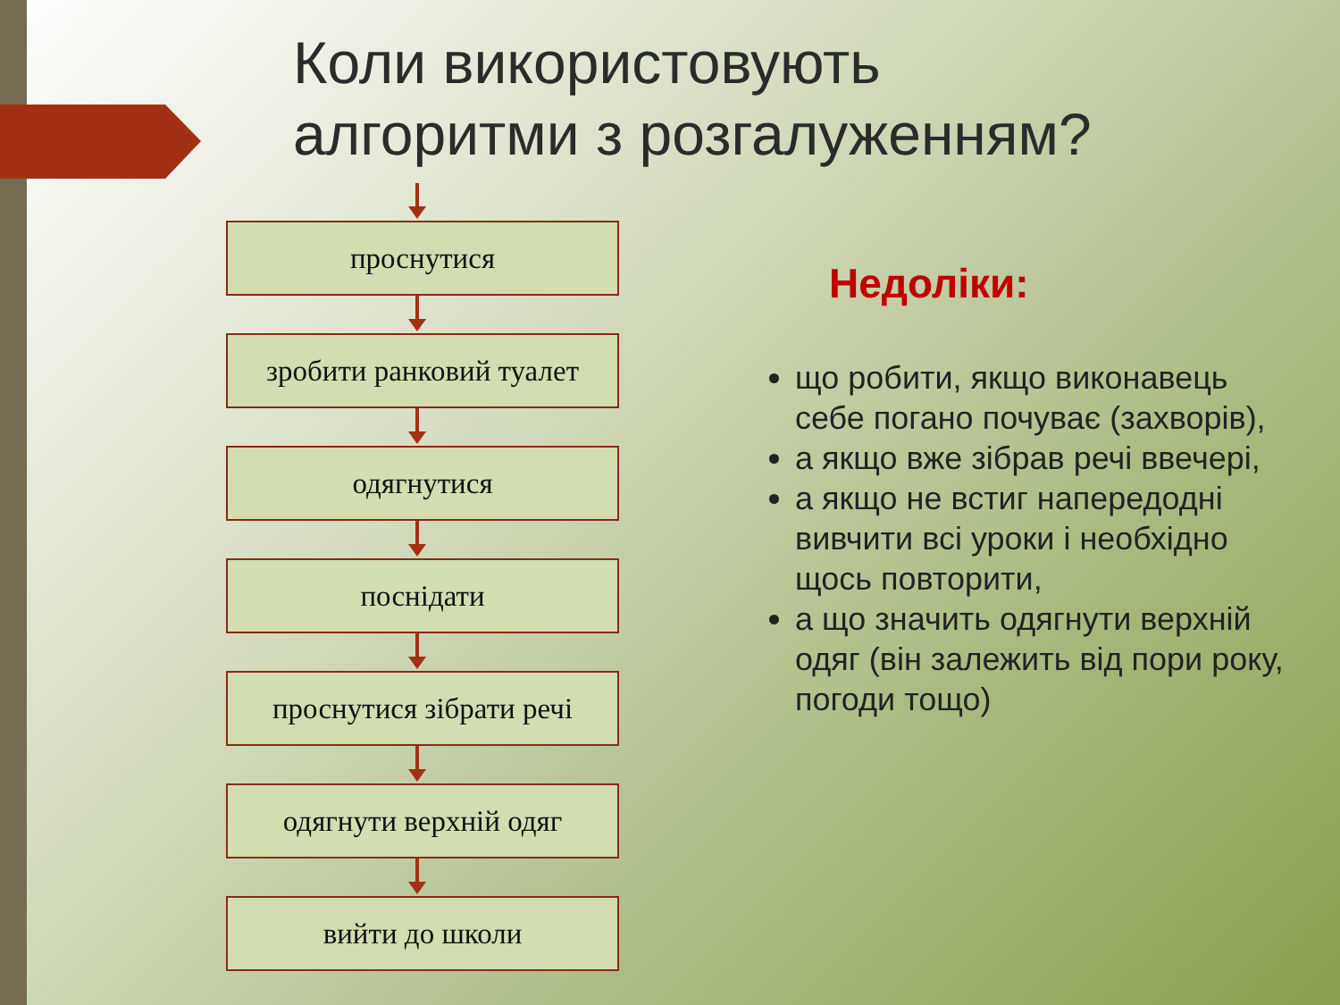Коли використовують
алгоритми з розгалуженням?
проснутися
зробити ранковий туалет
одягнутися
поснідати
проснутися зібрати речі
одягнути верхній одяг
вийти до школи
Недоліки:
що робити, якщо виконавець себе погано почуває (захворів),
а якщо вже зібрав речі ввечері,
а якщо не встиг напередодні вивчити всі уроки і необхідно щось повторити,
а що значить одягнути верхній одяг (він залежить від пори року, погоди тощо)